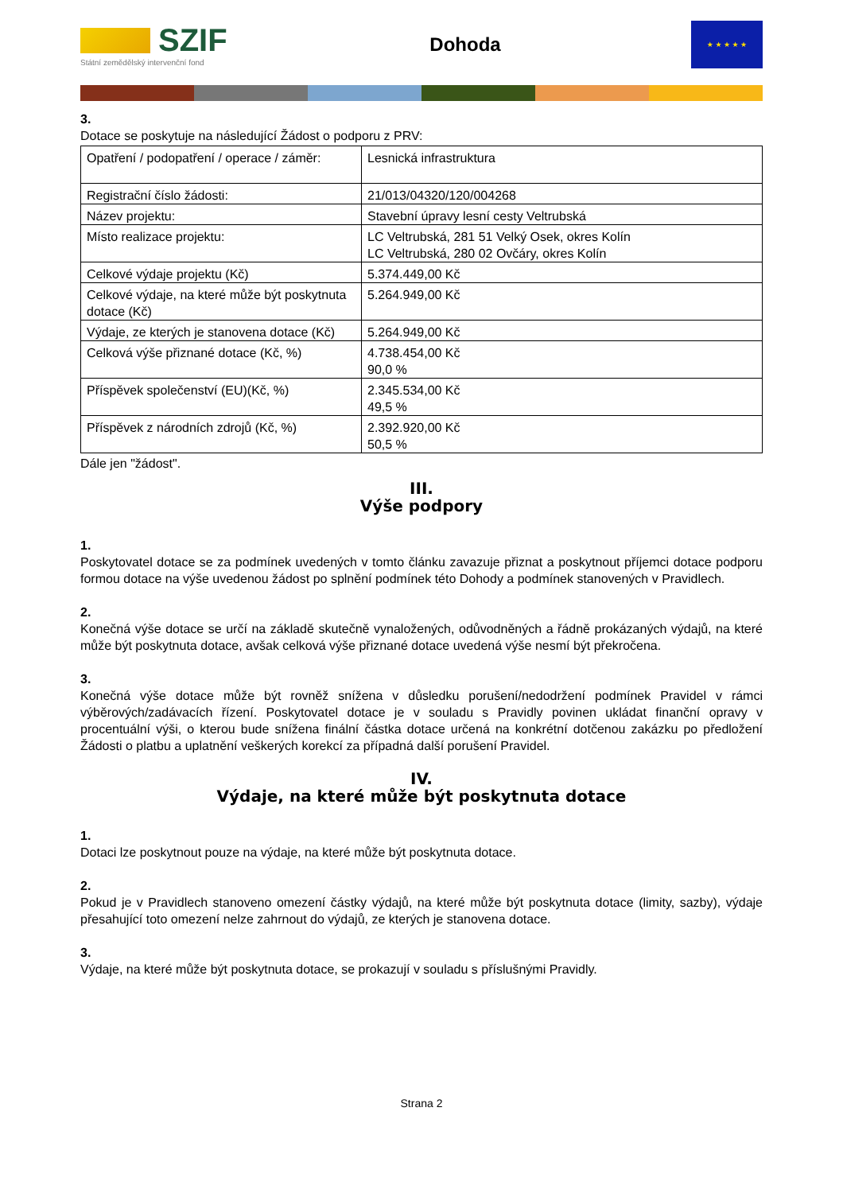SZIF
Státní zemědělský intervenční fond
Dohoda
★ ★ ★ ★ ★
3.
Dotace se poskytuje na následující Žádost o podporu z PRV:
| Opatření / podopatření / operace / záměr: | Lesnická infrastruktura |
| Registrační číslo žádosti: | 21/013/04320/120/004268 |
| Název projektu: | Stavební úpravy lesní cesty Veltrubská |
| Místo realizace projektu: | LC Veltrubská, 281 51 Velký Osek, okres Kolín LC Veltrubská, 280 02 Ovčáry, okres Kolín |
| Celkové výdaje projektu (Kč) | 5.374.449,00 Kč |
| Celkové výdaje, na které může být poskytnuta dotace (Kč) | 5.264.949,00 Kč |
| Výdaje, ze kterých je stanovena dotace (Kč) | 5.264.949,00 Kč |
| Celková výše přiznané dotace (Kč, %) | 4.738.454,00 Kč 90,0 % |
| Příspěvek společenství (EU)(Kč, %) | 2.345.534,00 Kč 49,5 % |
| Příspěvek z národních zdrojů (Kč, %) | 2.392.920,00 Kč 50,5 % |
Dále jen "žádost".
III.
Výše podpory
1.
Poskytovatel dotace se za podmínek uvedených v tomto článku zavazuje přiznat a poskytnout příjemci dotace podporu formou dotace na výše uvedenou žádost po splnění podmínek této Dohody a podmínek stanovených v Pravidlech.
2.
Konečná výše dotace se určí na základě skutečně vynaložených, odůvodněných a řádně prokázaných výdajů, na které může být poskytnuta dotace, avšak celková výše přiznané dotace uvedená výše nesmí být překročena.
3.
Konečná výše dotace může být rovněž snížena v důsledku porušení/nedodržení podmínek Pravidel v rámci výběrových/zadávacích řízení. Poskytovatel dotace je v souladu s Pravidly povinen ukládat finanční opravy v procentuální výši, o kterou bude snížena finální částka dotace určená na konkrétní dotčenou zakázku po předložení Žádosti o platbu a uplatnění veškerých korekcí za případná další porušení Pravidel.
IV.
Výdaje, na které může být poskytnuta dotace
1.
Dotaci lze poskytnout pouze na výdaje, na které může být poskytnuta dotace.
2.
Pokud je v Pravidlech stanoveno omezení částky výdajů, na které může být poskytnuta dotace (limity, sazby), výdaje přesahující toto omezení nelze zahrnout do výdajů, ze kterých je stanovena dotace.
3.
Výdaje, na které může být poskytnuta dotace, se prokazují v souladu s příslušnými Pravidly.
Strana 2